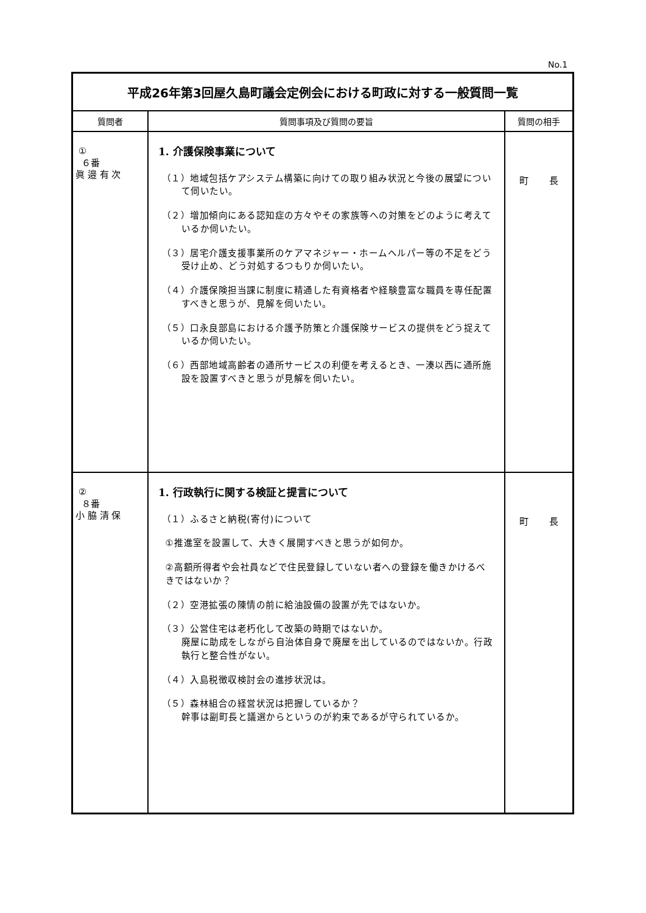No.1
| 平成26年第3回屋久島町議会定例会における町政に対する一般質問一覧 | | |
| 質問者 | 質問事項及び質問の要旨 | 質問の相手 |
| ① ６番 眞 邉 有 次 | 1. 介護保険事業について （１）地域包括ケアシステム構築に向けての取り組み状況と今後の展望について伺いたい。 （２）増加傾向にある認知症の方々やその家族等への対策をどのように考えているか伺いたい。 （３）居宅介護支援事業所のケアマネジャー・ホームヘルパー等の不足をどう受け止め、どう対処するつもりか伺いたい。 （４）介護保険担当課に制度に精通した有資格者や経験豊富な職員を専任配置すべきと思うが、見解を伺いたい。 （５）口永良部島における介護予防策と介護保険サービスの提供をどう捉えているか伺いたい。 （６）西部地域高齢者の通所サービスの利便を考えるとき、一湊以西に通所施設を設置すべきと思うが見解を伺いたい。 | 町 長 |
| ② ８番 小 脇 清 保 | 1. 行政執行に関する検証と提言について （１）ふるさと納税(寄付)について ①推進室を設置して、大きく展開すべきと思うが如何か。 ②高額所得者や会社員などで住民登録していない者への登録を働きかけるべきではないか？ （２）空港拡張の陳情の前に給油設備の設置が先ではないか。 （３）公営住宅は老朽化して改築の時期ではないか。 廃屋に助成をしながら自治体自身で廃屋を出しているのではないか。行政執行と整合性がない。 （４）入島税徴収検討会の進捗状況は。 （５）森林組合の経営状況は把握しているか？ 幹事は副町長と議選からというのが約束であるが守られているか。 | 町 長 |